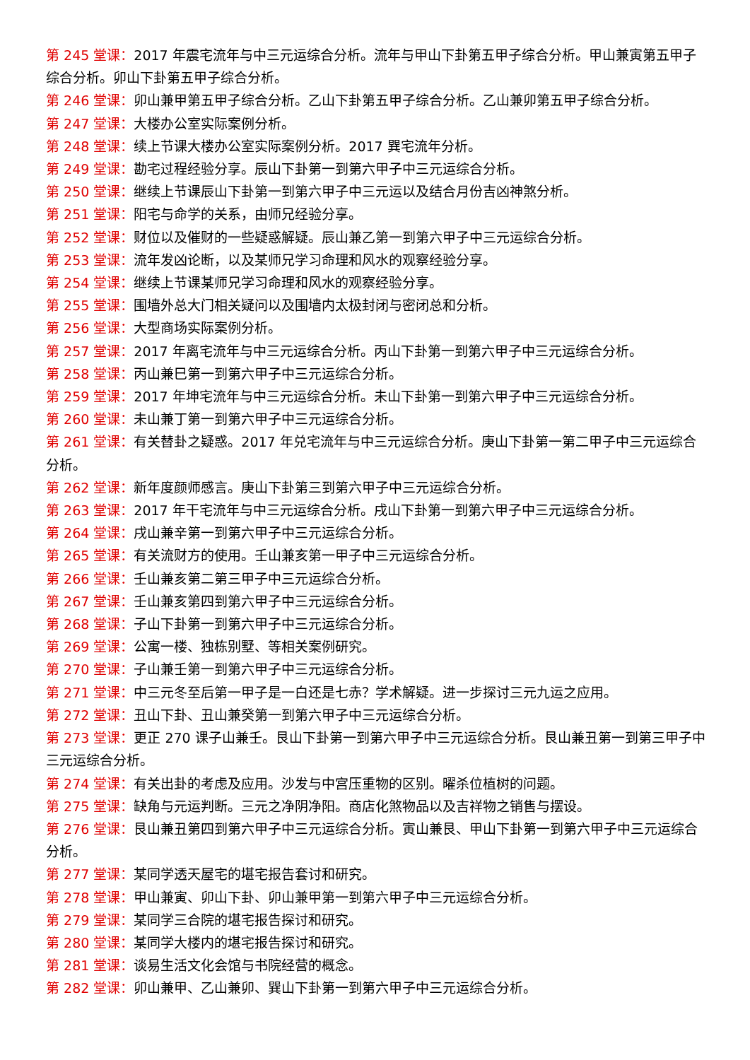第 245 堂课：2017 年震宅流年与中三元运综合分析。流年与甲山下卦第五甲子综合分析。甲山兼寅第五甲子综合分析。卯山下卦第五甲子综合分析。
第 246 堂课：卯山兼甲第五甲子综合分析。乙山下卦第五甲子综合分析。乙山兼卯第五甲子综合分析。
第 247 堂课：大楼办公室实际案例分析。
第 248 堂课：续上节课大楼办公室实际案例分析。2017 巽宅流年分析。
第 249 堂课：勘宅过程经验分享。辰山下卦第一到第六甲子中三元运综合分析。
第 250 堂课：继续上节课辰山下卦第一到第六甲子中三元运以及结合月份吉凶神煞分析。
第 251 堂课：阳宅与命学的关系，由师兄经验分享。
第 252 堂课：财位以及催财的一些疑惑解疑。辰山兼乙第一到第六甲子中三元运综合分析。
第 253 堂课：流年发凶论断，以及某师兄学习命理和风水的观察经验分享。
第 254 堂课：继续上节课某师兄学习命理和风水的观察经验分享。
第 255 堂课：围墙外总大门相关疑问以及围墙内太极封闭与密闭总和分析。
第 256 堂课：大型商场实际案例分析。
第 257 堂课：2017 年离宅流年与中三元运综合分析。丙山下卦第一到第六甲子中三元运综合分析。
第 258 堂课：丙山兼巳第一到第六甲子中三元运综合分析。
第 259 堂课：2017 年坤宅流年与中三元运综合分析。未山下卦第一到第六甲子中三元运综合分析。
第 260 堂课：未山兼丁第一到第六甲子中三元运综合分析。
第 261 堂课：有关替卦之疑惑。2017 年兑宅流年与中三元运综合分析。庚山下卦第一第二甲子中三元运综合分析。
第 262 堂课：新年度颜师感言。庚山下卦第三到第六甲子中三元运综合分析。
第 263 堂课：2017 年干宅流年与中三元运综合分析。戌山下卦第一到第六甲子中三元运综合分析。
第 264 堂课：戌山兼辛第一到第六甲子中三元运综合分析。
第 265 堂课：有关流财方的使用。壬山兼亥第一甲子中三元运综合分析。
第 266 堂课：壬山兼亥第二第三甲子中三元运综合分析。
第 267 堂课：壬山兼亥第四到第六甲子中三元运综合分析。
第 268 堂课：子山下卦第一到第六甲子中三元运综合分析。
第 269 堂课：公寓一楼、独栋别墅、等相关案例研究。
第 270 堂课：子山兼壬第一到第六甲子中三元运综合分析。
第 271 堂课：中三元冬至后第一甲子是一白还是七赤？学术解疑。进一步探讨三元九运之应用。
第 272 堂课：丑山下卦、丑山兼癸第一到第六甲子中三元运综合分析。
第 273 堂课：更正 270 课子山兼壬。艮山下卦第一到第六甲子中三元运综合分析。艮山兼丑第一到第三甲子中三元运综合分析。
第 274 堂课：有关出卦的考虑及应用。沙发与中宫压重物的区别。曜杀位植树的问题。
第 275 堂课：缺角与元运判断。三元之净阴净阳。商店化煞物品以及吉祥物之销售与摆设。
第 276 堂课：艮山兼丑第四到第六甲子中三元运综合分析。寅山兼艮、甲山下卦第一到第六甲子中三元运综合分析。
第 277 堂课：某同学透天屋宅的堪宅报告套讨和研究。
第 278 堂课：甲山兼寅、卯山下卦、卯山兼甲第一到第六甲子中三元运综合分析。
第 279 堂课：某同学三合院的堪宅报告探讨和研究。
第 280 堂课：某同学大楼内的堪宅报告探讨和研究。
第 281 堂课：谈易生活文化会馆与书院经营的概念。
第 282 堂课：卯山兼甲、乙山兼卯、巽山下卦第一到第六甲子中三元运综合分析。